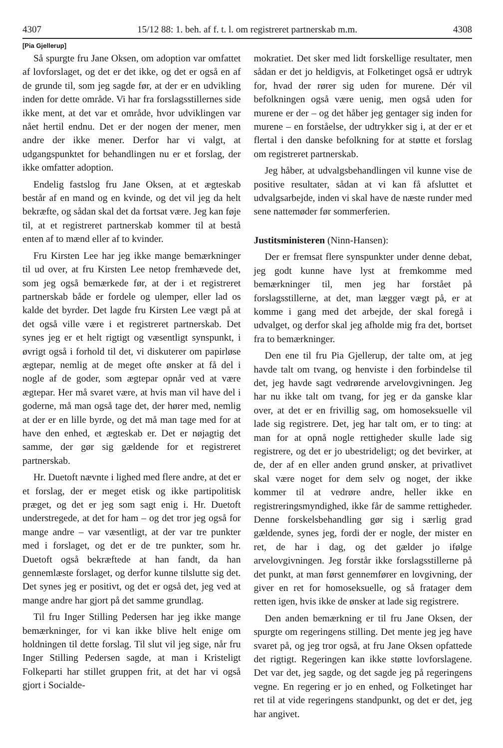4307 15/12 88: 1. beh. af f. t. l. om registreret partnerskab m.m. 4308
[Pia Gjellerup]
Så spurgte fru Jane Oksen, om adoption var omfattet af lovforslaget, og det er det ikke, og det er også en af de grunde til, som jeg sagde før, at der er en udvikling inden for dette område. Vi har fra forslagsstillernes side ikke ment, at det var et område, hvor udviklingen var nået hertil endnu. Det er der nogen der mener, men andre der ikke mener. Derfor har vi valgt, at udgangspunktet for behandlingen nu er et forslag, der ikke omfatter adoption.
Endelig fastslog fru Jane Oksen, at et ægteskab består af en mand og en kvinde, og det vil jeg da helt bekræfte, og sådan skal det da fortsat være. Jeg kan føje til, at et registreret partnerskab kommer til at bestå enten af to mænd eller af to kvinder.
Fru Kirsten Lee har jeg ikke mange bemærkninger til ud over, at fru Kirsten Lee netop fremhævede det, som jeg også bemærkede før, at der i et registreret partnerskab både er fordele og ulemper, eller lad os kalde det byrder. Det lagde fru Kirsten Lee vægt på at det også ville være i et registreret partnerskab. Det synes jeg er et helt rigtigt og væsentligt synspunkt, i øvrigt også i forhold til det, vi diskuterer om papirløse ægtepar, nemlig at de meget ofte ønsker at få del i nogle af de goder, som ægtepar opnår ved at være ægtepar. Her må svaret være, at hvis man vil have del i goderne, må man også tage det, der hører med, nemlig at der er en lille byrde, og det må man tage med for at have den enhed, et ægteskab er. Det er nøjagtig det samme, der gør sig gældende for et registreret partnerskab.
Hr. Duetoft nævnte i lighed med flere andre, at det er et forslag, der er meget etisk og ikke partipolitisk præget, og det er jeg som sagt enig i. Hr. Duetoft understregede, at det for ham – og det tror jeg også for mange andre – var væsentligt, at der var tre punkter med i forslaget, og det er de tre punkter, som hr. Duetoft også bekræftede at han fandt, da han gennemlæste forslaget, og derfor kunne tilslutte sig det. Det synes jeg er positivt, og det er også det, jeg ved at mange andre har gjort på det samme grundlag.
Til fru Inger Stilling Pedersen har jeg ikke mange bemærkninger, for vi kan ikke blive helt enige om holdningen til dette forslag. Til slut vil jeg sige, når fru Inger Stilling Pedersen sagde, at man i Kristeligt Folkeparti har stillet gruppen frit, at det har vi også gjort i Socialde-
mokratiet. Det sker med lidt forskellige resultater, men sådan er det jo heldigvis, at Folketinget også er udtryk for, hvad der rører sig uden for murene. Dér vil befolkningen også være uenig, men også uden for murene er der – og det håber jeg gentager sig inden for murene – en forståelse, der udtrykker sig i, at der er et flertal i den danske befolkning for at støtte et forslag om registreret partnerskab.
Jeg håber, at udvalgsbehandlingen vil kunne vise de positive resultater, sådan at vi kan få afsluttet et udvalgsarbejde, inden vi skal have de næste runder med sene nattemøder før sommerferien.
Justitsministeren (Ninn-Hansen):
Der er fremsat flere synspunkter under denne debat, jeg godt kunne have lyst at fremkomme med bemærkninger til, men jeg har forstået på forslagsstillerne, at det, man lægger vægt på, er at komme i gang med det arbejde, der skal foregå i udvalget, og derfor skal jeg afholde mig fra det, bortset fra to bemærkninger.
Den ene til fru Pia Gjellerup, der talte om, at jeg havde talt om tvang, og henviste i den forbindelse til det, jeg havde sagt vedrørende arvelovgivningen. Jeg har nu ikke talt om tvang, for jeg er da ganske klar over, at det er en frivillig sag, om homoseksuelle vil lade sig registrere. Det, jeg har talt om, er to ting: at man for at opnå nogle rettigheder skulle lade sig registrere, og det er jo ubestrideligt; og det bevirker, at de, der af en eller anden grund ønsker, at privatlivet skal være noget for dem selv og noget, der ikke kommer til at vedrøre andre, heller ikke en registreringsmyndighed, ikke får de samme rettigheder. Denne forskelsbehandling gør sig i særlig grad gældende, synes jeg, fordi der er nogle, der mister en ret, de har i dag, og det gælder jo ifølge arvelovgivningen. Jeg forstår ikke forslagsstillerne på det punkt, at man først gennemfører en lovgivning, der giver en ret for homoseksuelle, og så fratager dem retten igen, hvis ikke de ønsker at lade sig registrere.
Den anden bemærkning er til fru Jane Oksen, der spurgte om regeringens stilling. Det mente jeg jeg have svaret på, og jeg tror også, at fru Jane Oksen opfattede det rigtigt. Regeringen kan ikke støtte lovforslagene. Det var det, jeg sagde, og det sagde jeg på regeringens vegne. En regering er jo en enhed, og Folketinget har ret til at vide regeringens standpunkt, og det er det, jeg har angivet.